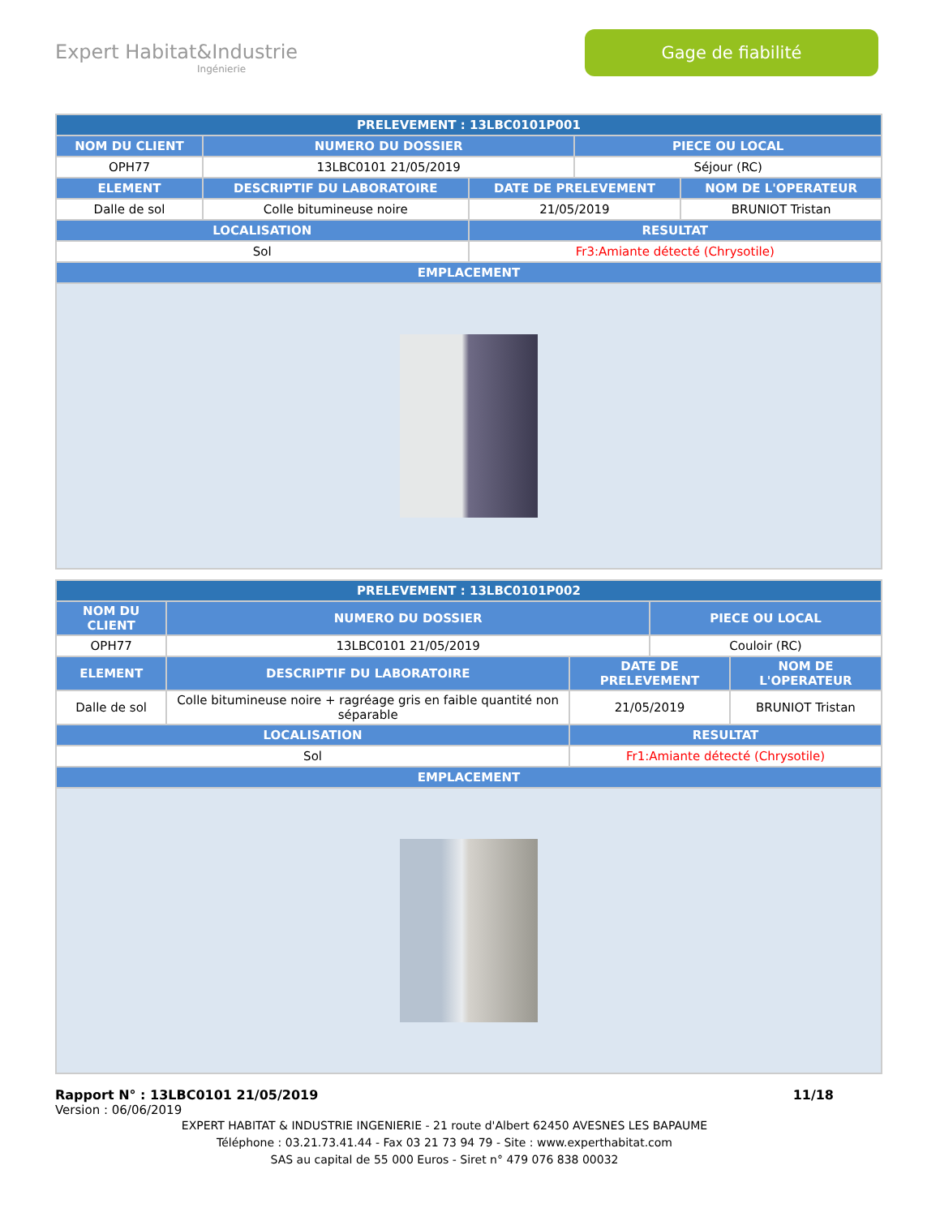Expert Habitat&Industrie
Ingénierie
Gage de fiabilité
| PRELEVEMENT : 13LBC0101P001 | | | | |
| --- | --- | --- | --- | --- |
| NOM DU CLIENT | NUMERO DU DOSSIER | | PIECE OU LOCAL | |
| OPH77 | 13LBC0101 21/05/2019 | | Séjour (RC) | |
| ELEMENT | DESCRIPTIF DU LABORATOIRE | DATE DE PRELEVEMENT | | NOM DE L'OPERATEUR |
| Dalle de sol | Colle bitumineuse noire | 21/05/2019 | | BRUNIOT Tristan |
| LOCALISATION | | RESULTAT | | |
| Sol | | Fr3:Amiante détecté (Chrysotile) | | |
| EMPLACEMENT | | | | |
| PRELEVEMENT : 13LBC0101P002 | | | | |
| --- | --- | --- | --- | --- |
| NOM DU CLIENT | NUMERO DU DOSSIER | | PIECE OU LOCAL | |
| OPH77 | 13LBC0101 21/05/2019 | | Couloir (RC) | |
| ELEMENT | DESCRIPTIF DU LABORATOIRE | DATE DE PRELEVEMENT | | NOM DE L'OPERATEUR |
| Dalle de sol | Colle bitumineuse noire + ragréage gris en faible quantité non séparable | 21/05/2019 | | BRUNIOT Tristan |
| LOCALISATION | | RESULTAT | | |
| Sol | | Fr1:Amiante détecté (Chrysotile) | | |
| EMPLACEMENT | | | | |
Rapport N° : 13LBC0101 21/05/2019 11/18
Version : 06/06/2019
EXPERT HABITAT & INDUSTRIE INGENIERIE - 21 route d'Albert 62450 AVESNES LES BAPAUME
Téléphone : 03.21.73.41.44 - Fax 03 21 73 94 79 - Site : www.experthabitat.com
SAS au capital de 55 000 Euros - Siret n° 479 076 838 00032